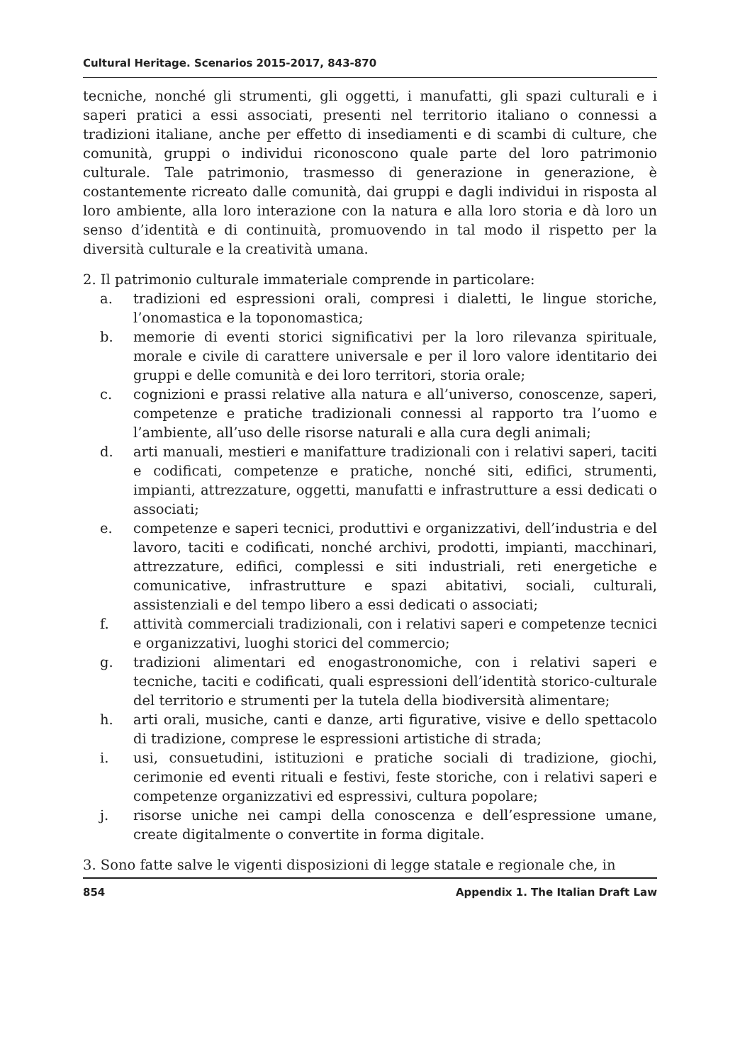Cultural Heritage. Scenarios 2015-2017, 843-870
tecniche, nonché gli strumenti, gli oggetti, i manufatti, gli spazi culturali e i saperi pratici a essi associati, presenti nel territorio italiano o connessi a tradizioni italiane, anche per effetto di insediamenti e di scambi di culture, che comunità, gruppi o individui riconoscono quale parte del loro patrimonio culturale. Tale patrimonio, trasmesso di generazione in generazione, è costantemente ricreato dalle comunità, dai gruppi e dagli individui in risposta al loro ambiente, alla loro interazione con la natura e alla loro storia e dà loro un senso d’identità e di continuità, promuovendo in tal modo il rispetto per la diversità culturale e la creatività umana.
2. Il patrimonio culturale immateriale comprende in particolare:
a. tradizioni ed espressioni orali, compresi i dialetti, le lingue storiche, l’onomastica e la toponomastica;
b. memorie di eventi storici significativi per la loro rilevanza spirituale, morale e civile di carattere universale e per il loro valore identitario dei gruppi e delle comunità e dei loro territori, storia orale;
c. cognizioni e prassi relative alla natura e all’universo, conoscenze, saperi, competenze e pratiche tradizionali connessi al rapporto tra l’uomo e l’ambiente, all’uso delle risorse naturali e alla cura degli animali;
d. arti manuali, mestieri e manifatture tradizionali con i relativi saperi, taciti e codificati, competenze e pratiche, nonché siti, edifici, strumenti, impianti, attrezzature, oggetti, manufatti e infrastrutture a essi dedicati o associati;
e. competenze e saperi tecnici, produttivi e organizzativi, dell’industria e del lavoro, taciti e codificati, nonché archivi, prodotti, impianti, macchinari, attrezzature, edifici, complessi e siti industriali, reti energetiche e comunicative, infrastrutture e spazi abitativi, sociali, culturali, assistenziali e del tempo libero a essi dedicati o associati;
f. attività commerciali tradizionali, con i relativi saperi e competenze tecnici e organizzativi, luoghi storici del commercio;
g. tradizioni alimentari ed enogastronomiche, con i relativi saperi e tecniche, taciti e codificati, quali espressioni dell’identità storico-culturale del territorio e strumenti per la tutela della biodiversità alimentare;
h. arti orali, musiche, canti e danze, arti figurative, visive e dello spettacolo di tradizione, comprese le espressioni artistiche di strada;
i. usi, consuetudini, istituzioni e pratiche sociali di tradizione, giochi, cerimonie ed eventi rituali e festivi, feste storiche, con i relativi saperi e competenze organizzativi ed espressivi, cultura popolare;
j. risorse uniche nei campi della conoscenza e dell’espressione umane, create digitalmente o convertite in forma digitale.
3. Sono fatte salve le vigenti disposizioni di legge statale e regionale che, in
854 Appendix 1. The Italian Draft Law